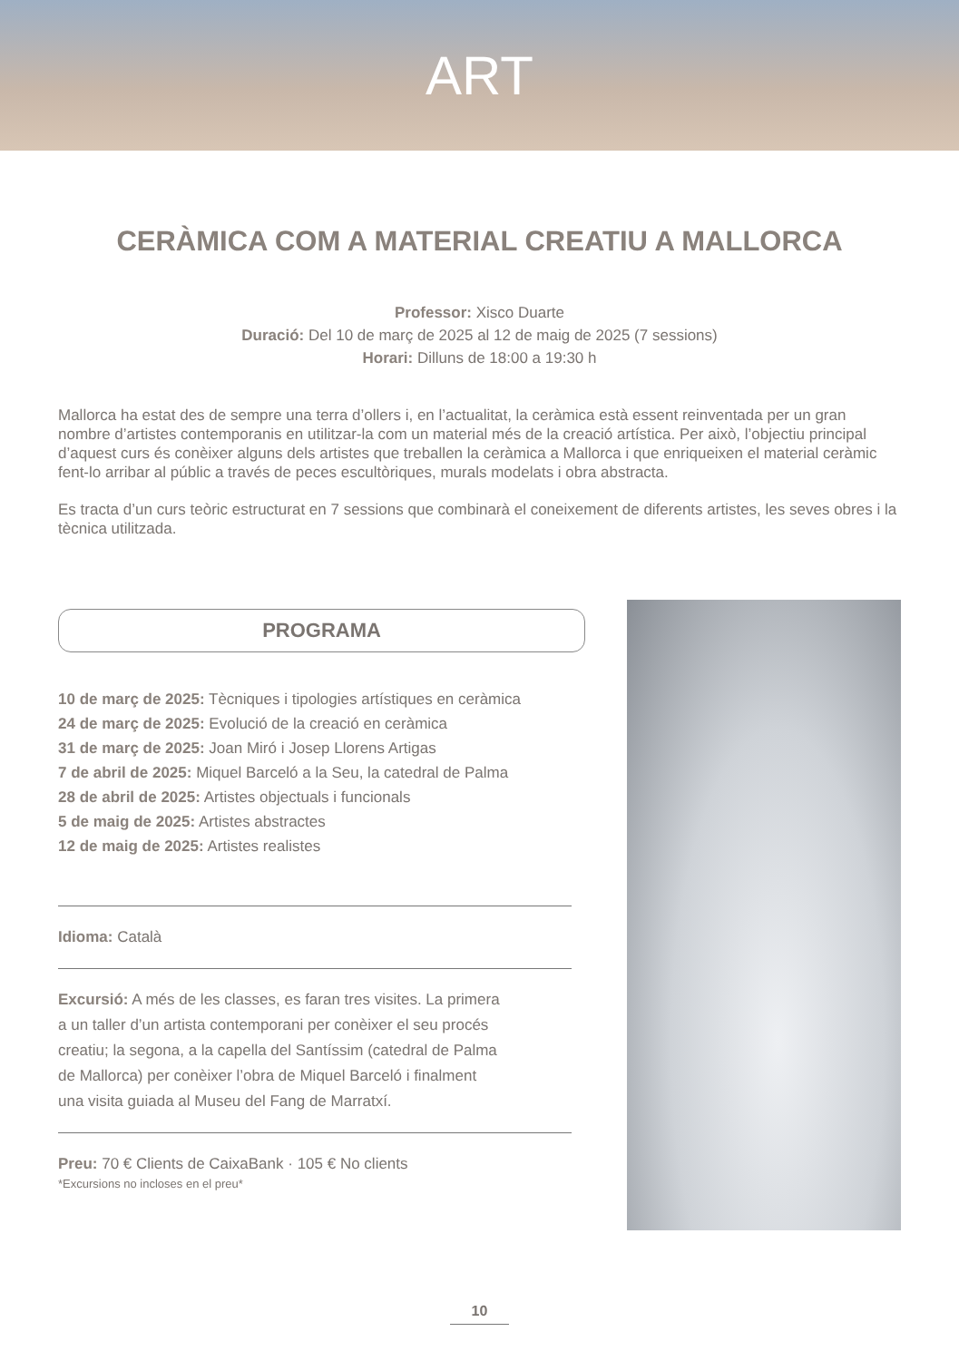ART
CERÀMICA COM A MATERIAL CREATIU A MALLORCA
Professor: Xisco Duarte
Duració: Del 10 de març de 2025 al 12 de maig de 2025 (7 sessions)
Horari: Dilluns de 18:00 a 19:30 h
Mallorca ha estat des de sempre una terra d’ollers i, en l’actualitat, la ceràmica està essent reinventada per un gran nombre d’artistes contemporanis en utilitzar-la com un material més de la creació artística. Per això, l’objectiu principal d’aquest curs és conèixer alguns dels artistes que treballen la ceràmica a Mallorca i que enriqueixen el material ceràmic fent-lo arribar al públic a través de peces escultòriques, murals modelats i obra abstracta.
Es tracta d’un curs teòric estructurat en 7 sessions que combinarà el coneixement de diferents artistes, les seves obres i la tècnica utilitzada.
PROGRAMA
10 de març de 2025: Tècniques i tipologies artístiques en ceràmica
24 de març de 2025: Evolució de la creació en ceràmica
31 de març de 2025: Joan Miró i Josep Llorens Artigas
7 de abril de 2025: Miquel Barceló a la Seu, la catedral de Palma
28 de abril de 2025: Artistes objectuals i funcionals
5 de maig de 2025: Artistes abstractes
12 de maig de 2025: Artistes realistes
Idioma: Català
Excursió: A més de les classes, es faran tres visites. La primera
a un taller d’un artista contemporani per conèixer el seu procés
creatiu; la segona, a la capella del Santíssim (catedral de Palma
de Mallorca) per conèixer l’obra de Miquel Barceló i finalment
una visita guiada al Museu del Fang de Marratxí.
Preu: 70 € Clients de CaixaBank · 105 € No clients
*Excursions no incloses en el preu*
10